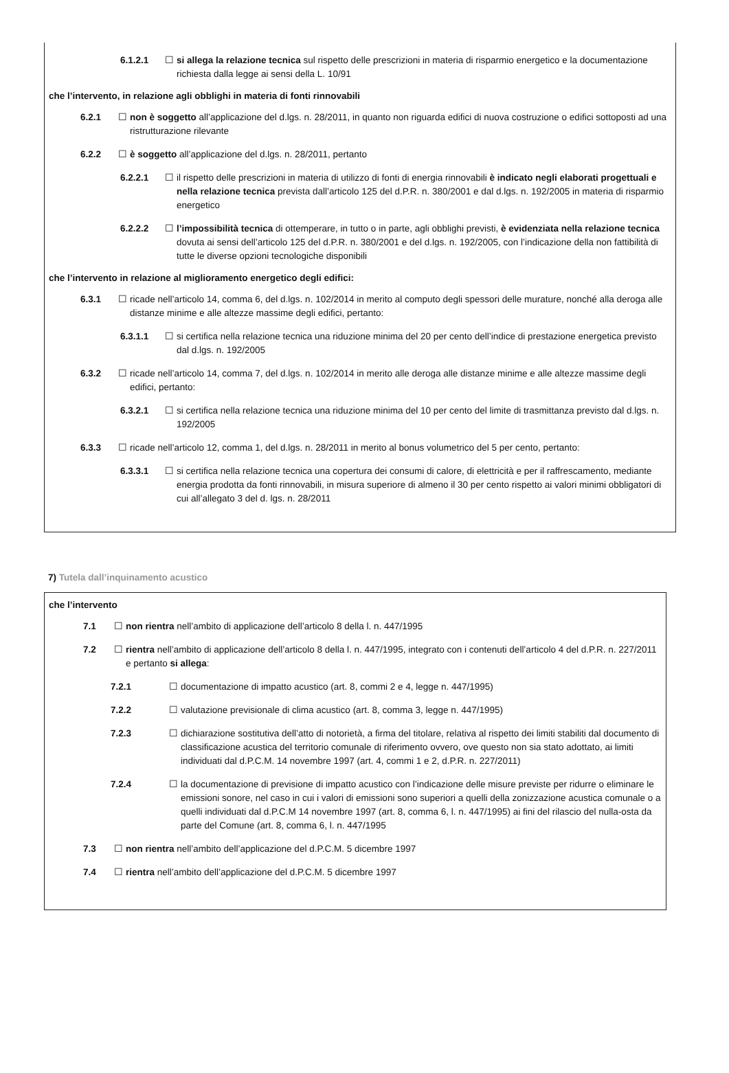6.1.2.1 ☐ si allega la relazione tecnica sul rispetto delle prescrizioni in materia di risparmio energetico e la documentazione richiesta dalla legge ai sensi della L. 10/91
che l’intervento, in relazione agli obblighi in materia di fonti rinnovabili
6.2.1 ☐ non è soggetto all’applicazione del d.lgs. n. 28/2011, in quanto non riguarda edifici di nuova costruzione o edifici sottoposti ad una ristrutturazione rilevante
6.2.2 ☐ è soggetto all’applicazione del d.lgs. n. 28/2011, pertanto
6.2.2.1 ☐ il rispetto delle prescrizioni in materia di utilizzo di fonti di energia rinnovabili è indicato negli elaborati progettuali e nella relazione tecnica prevista dall’articolo 125 del d.P.R. n. 380/2001 e dal d.lgs. n. 192/2005 in materia di risparmio energetico
6.2.2.2 ☐ l’impossibilità tecnica di ottemperare, in tutto o in parte, agli obblighi previsti, è evidenziata nella relazione tecnica dovuta ai sensi dell’articolo 125 del d.P.R. n. 380/2001 e del d.lgs. n. 192/2005, con l’indicazione della non fattibilità di tutte le diverse opzioni tecnologiche disponibili
che l’intervento in relazione al miglioramento energetico degli edifici:
6.3.1 ☐ ricade nell’articolo 14, comma 6, del d.lgs. n. 102/2014 in merito al computo degli spessori delle murature, nonché alla deroga alle distanze minime e alle altezze massime degli edifici, pertanto:
6.3.1.1 ☐ si certifica nella relazione tecnica una riduzione minima del 20 per cento dell’indice di prestazione energetica previsto dal d.lgs. n. 192/2005
6.3.2 ☐ ricade nell’articolo 14, comma 7, del d.lgs. n. 102/2014 in merito alle deroga alle distanze minime e alle altezze massime degli edifici, pertanto:
6.3.2.1 ☐ si certifica nella relazione tecnica una riduzione minima del 10 per cento del limite di trasmittanza previsto dal d.lgs. n. 192/2005
6.3.3 ☐ ricade nell’articolo 12, comma 1, del d.lgs. n. 28/2011 in merito al bonus volumetrico del 5 per cento, pertanto:
6.3.3.1 ☐ si certifica nella relazione tecnica una copertura dei consumi di calore, di elettricità e per il raffrescamento, mediante energia prodotta da fonti rinnovabili, in misura superiore di almeno il 30 per cento rispetto ai valori minimi obbligatori di cui all’allegato 3 del d. lgs. n. 28/2011
7) Tutela dall’inquinamento acustico
che l’intervento
7.1 ☐ non rientra nell’ambito di applicazione dell’articolo 8 della l. n. 447/1995
7.2 ☐ rientra nell’ambito di applicazione dell’articolo 8 della l. n. 447/1995, integrato con i contenuti dell’articolo 4 del d.P.R. n. 227/2011 e pertanto si allega:
7.2.1 ☐ documentazione di impatto acustico (art. 8, commi 2 e 4, legge n. 447/1995)
7.2.2 ☐ valutazione previsionale di clima acustico (art. 8, comma 3, legge n. 447/1995)
7.2.3 ☐ dichiarazione sostitutiva dell’atto di notorietà, a firma del titolare, relativa al rispetto dei limiti stabiliti dal documento di classificazione acustica del territorio comunale di riferimento ovvero, ove questo non sia stato adottato, ai limiti individuati dal d.P.C.M. 14 novembre 1997 (art. 4, commi 1 e 2, d.P.R. n. 227/2011)
7.2.4 ☐ la documentazione di previsione di impatto acustico con l’indicazione delle misure previste per ridurre o eliminare le emissioni sonore, nel caso in cui i valori di emissioni sono superiori a quelli della zonizzazione acustica comunale o a quelli individuati dal d.P.C.M 14 novembre 1997 (art. 8, comma 6, l. n. 447/1995) ai fini del rilascio del nulla-osta da parte del Comune (art. 8, comma 6, l. n. 447/1995
7.3 ☐ non rientra nell’ambito dell’applicazione del d.P.C.M. 5 dicembre 1997
7.4 ☐ rientra nell’ambito dell’applicazione del d.P.C.M. 5 dicembre 1997